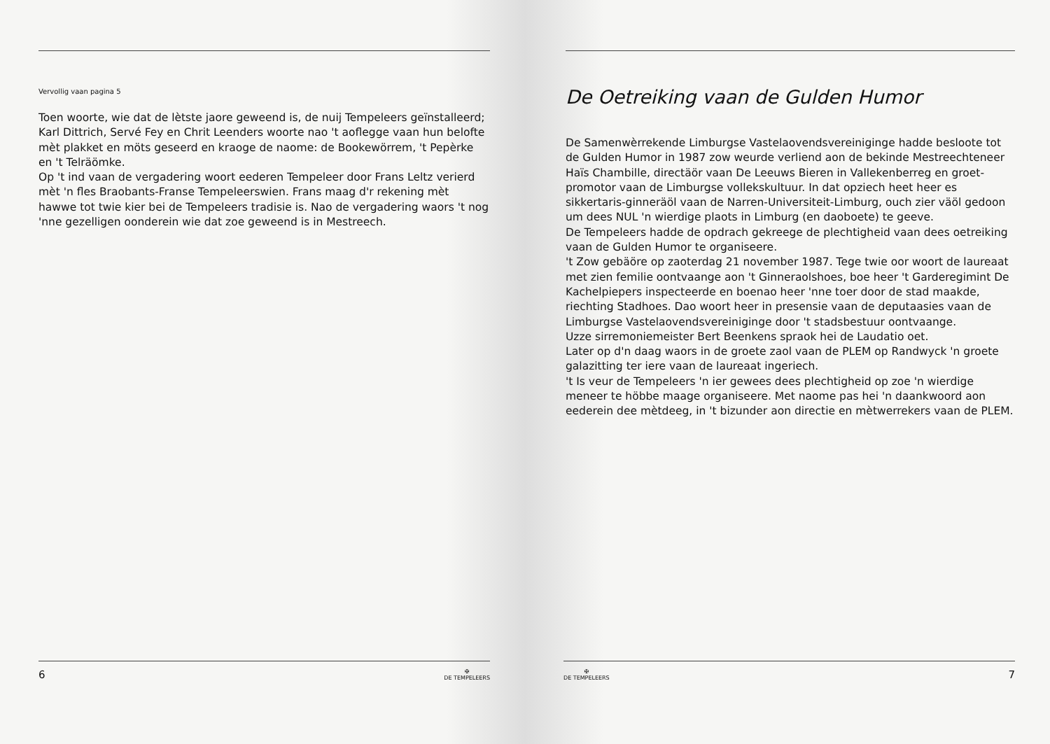Vervollig vaan pagina 5
Toen woorte, wie dat de lètste jaore geweend is, de nuij Tempeleers geïnstalleerd; Karl Dittrich, Servé Fey en Chrit Leenders woorte nao 't aoflegge vaan hun belofte mèt plakket en möts geseerd en kraoge de naome: de Bookewörrem, 't Pepèrke en 't Telräömke.
Op 't ind vaan de vergadering woort eederen Tempeleer door Frans Leltz verierd mèt 'n fles Braobants-Franse Tempeleerswien. Frans maag d'r rekening mèt hawwe tot twie kier bei de Tempeleers tradisie is. Nao de vergadering waors 't nog 'nne gezelligen oonderein wie dat zoe geweend is in Mestreech.
6 ✠
DE TEMPELEERS
De Oetreiking vaan de Gulden Humor
De Samenwèrrekende Limburgse Vastelaovendsvereiniginge hadde besloote tot de Gulden Humor in 1987 zow weurde verliend aon de bekinde Mestreechteneer Haïs Chambille, directäör vaan De Leeuws Bieren in Vallekenberreg en groet-promotor vaan de Limburgse vollekskultuur. In dat opziech heet heer es sikkertaris-ginneräöl vaan de Narren-Universiteit-Limburg, ouch zier väöl gedoon um dees NUL 'n wierdige plaots in Limburg (en daoboete) te geeve.
De Tempeleers hadde de opdrach gekreege de plechtigheid vaan dees oetreiking vaan de Gulden Humor te organiseere.
't Zow gebäöre op zaoterdag 21 november 1987. Tege twie oor woort de laureaat met zien femilie oontvaange aon 't Ginneraolshoes, boe heer 't Garderegimint De Kachelpiepers inspecteerde en boenao heer 'nne toer door de stad maakde, riechting Stadhoes. Dao woort heer in presensie vaan de deputaasies vaan de Limburgse Vastelaovendsvereiniginge door 't stadsbestuur oontvaange.
Uzze sirremoniemeister Bert Beenkens spraok hei de Laudatio oet.
Later op d'n daag waors in de groete zaol vaan de PLEM op Randwyck 'n groete galazitting ter iere vaan de laureaat ingeriech.
't Is veur de Tempeleers 'n ier gewees dees plechtigheid op zoe 'n wierdige meneer te höbbe maage organiseere. Met naome pas hei 'n daankwoord aon eederein dee mètdeeg, in 't bizunder aon directie en mètwerrekers vaan de PLEM.
✠
DE TEMPELEERS 7